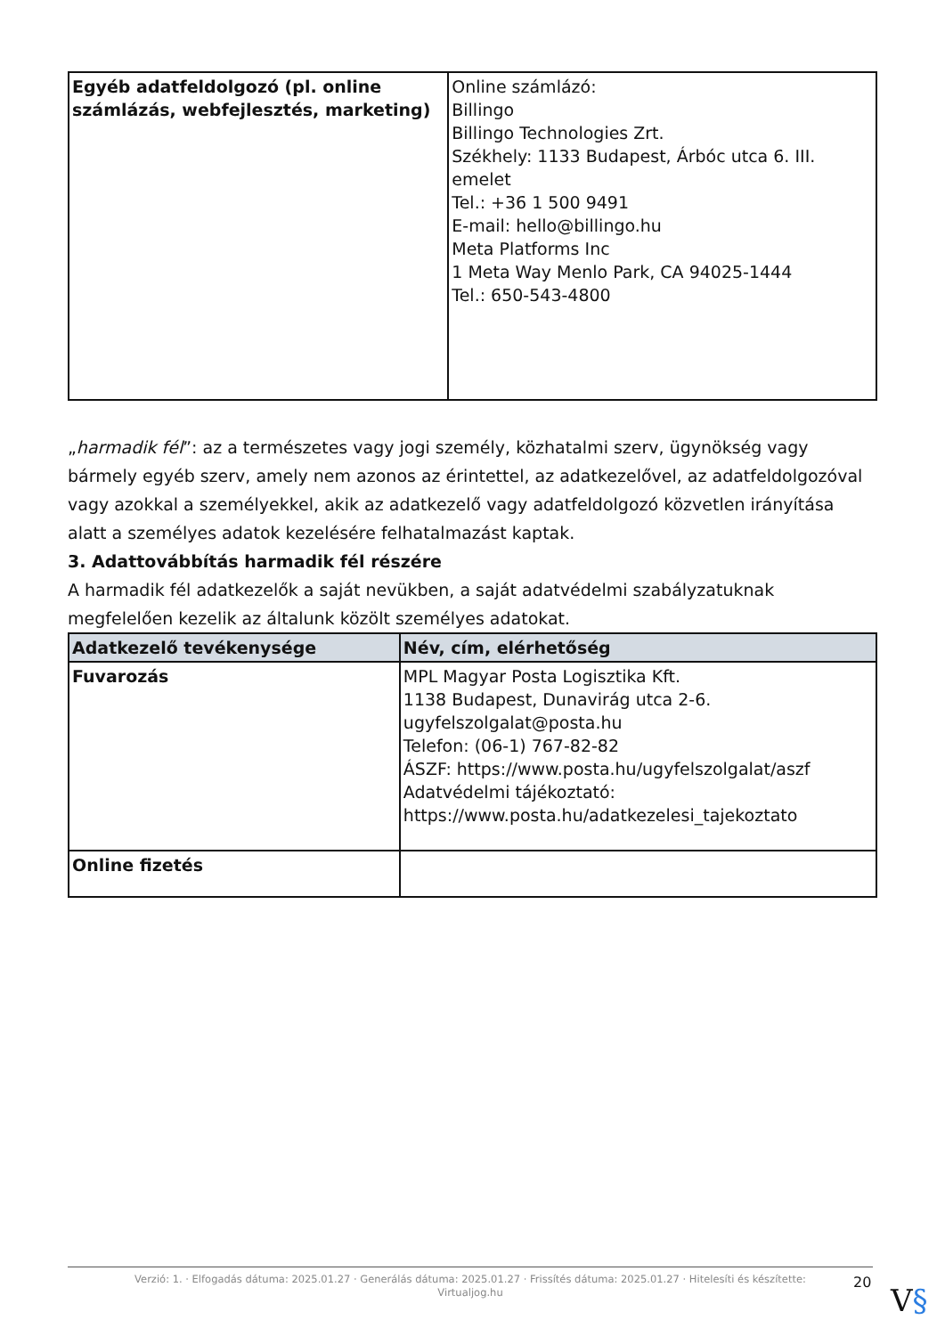| Egyéb adatfeldolgozó (pl. online számlázás, webfejlesztés, marketing) | Online számlázó: Billingo Billingo Technologies Zrt. Székhely: 1133 Budapest, Árbóc utca 6. III. emelet Tel.: +36 1 500 9491 E-mail: hello@billingo.hu Meta Platforms Inc 1 Meta Way Menlo Park, CA 94025-1444 Tel.: 650-543-4800 |
„harmadik fél”: az a természetes vagy jogi személy, közhatalmi szerv, ügynökség vagy bármely egyéb szerv, amely nem azonos az érintettel, az adatkezelővel, az adatfeldolgozóval vagy azokkal a személyekkel, akik az adatkezelő vagy adatfeldolgozó közvetlen irányítása alatt a személyes adatok kezelésére felhatalmazást kaptak.
3. Adattovábbítás harmadik fél részére
A harmadik fél adatkezelők a saját nevükben, a saját adatvédelmi szabályzatuknak megfelelően kezelik az általunk közölt személyes adatokat.
| Adatkezelő tevékenysége | Név, cím, elérhetőség |
| --- | --- |
| Fuvarozás | MPL Magyar Posta Logisztika Kft. 1138 Budapest, Dunavirág utca 2-6. ugyfelszolgalat@posta.hu Telefon: (06-1) 767-82-82 ÁSZF: https://www.posta.hu/ugyfelszolgalat/aszf Adatvédelmi tájékoztató: https://www.posta.hu/adatkezelesi_tajekoztato |
| Online fizetés | |
Verzió: 1. · Elfogadás dátuma: 2025.01.27 · Generálás dátuma: 2025.01.27 · Frissítés dátuma: 2025.01.27 · Hitelesíti és készítette:
Virtualjog.hu
20
V§